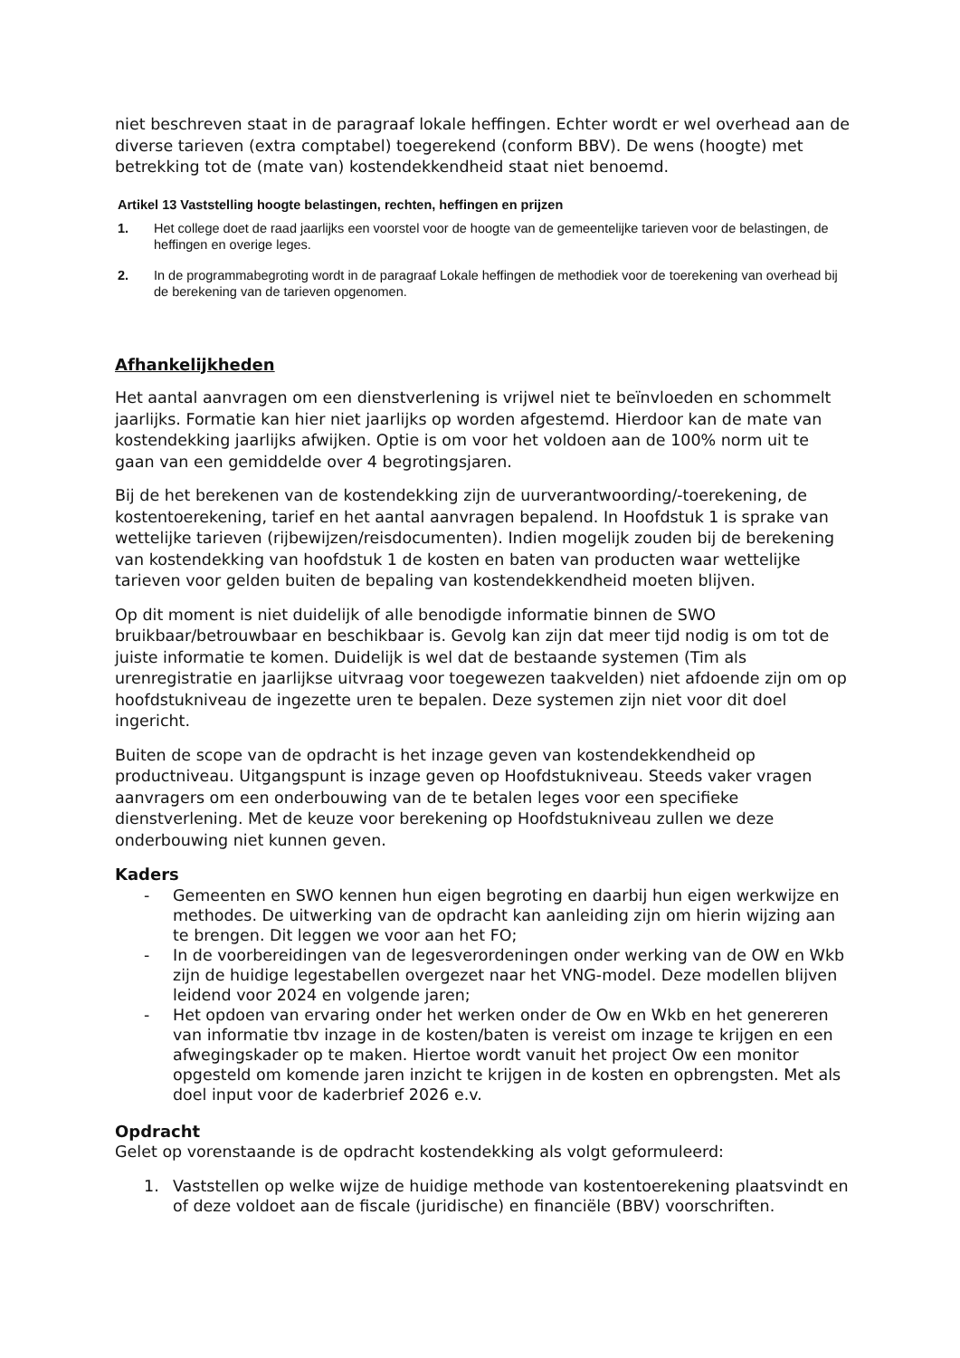niet beschreven staat in de paragraaf lokale heffingen. Echter wordt er wel overhead aan de diverse tarieven (extra comptabel) toegerekend (conform BBV). De wens (hoogte) met betrekking tot de (mate van) kostendekkendheid staat niet benoemd.
Artikel 13 Vaststelling hoogte belastingen, rechten, heffingen en prijzen
1. Het college doet de raad jaarlijks een voorstel voor de hoogte van de gemeentelijke tarieven voor de belastingen, de heffingen en overige leges.
2. In de programmabegroting wordt in de paragraaf Lokale heffingen de methodiek voor de toerekening van overhead bij de berekening van de tarieven opgenomen.
Afhankelijkheden
Het aantal aanvragen om een dienstverlening is vrijwel niet te beïnvloeden en schommelt jaarlijks. Formatie kan hier niet jaarlijks op worden afgestemd. Hierdoor kan de mate van kostendekking jaarlijks afwijken. Optie is om voor het voldoen aan de 100% norm uit te gaan van een gemiddelde over 4 begrotingsjaren.
Bij de het berekenen van de kostendekking zijn de uurverantwoording/-toerekening, de kostentoerekening, tarief en het aantal aanvragen bepalend. In Hoofdstuk 1 is sprake van wettelijke tarieven (rijbewijzen/reisdocumenten). Indien mogelijk zouden bij de berekening van kostendekking van hoofdstuk 1 de kosten en baten van producten waar wettelijke tarieven voor gelden buiten de bepaling van kostendekkendheid moeten blijven.
Op dit moment is niet duidelijk of alle benodigde informatie binnen de SWO bruikbaar/betrouwbaar en beschikbaar is. Gevolg kan zijn dat meer tijd nodig is om tot de juiste informatie te komen. Duidelijk is wel dat de bestaande systemen (Tim als urenregistratie en jaarlijkse uitvraag voor toegewezen taakvelden) niet afdoende zijn om op hoofdstukniveau de ingezette uren te bepalen. Deze systemen zijn niet voor dit doel ingericht.
Buiten de scope van de opdracht is het inzage geven van kostendekkendheid op productniveau. Uitgangspunt is inzage geven op Hoofdstukniveau. Steeds vaker vragen aanvragers om een onderbouwing van de te betalen leges voor een specifieke dienstverlening. Met de keuze voor berekening op Hoofdstukniveau zullen we deze onderbouwing niet kunnen geven.
Kaders
- Gemeenten en SWO kennen hun eigen begroting en daarbij hun eigen werkwijze en methodes. De uitwerking van de opdracht kan aanleiding zijn om hierin wijzing aan te brengen. Dit leggen we voor aan het FO;
- In de voorbereidingen van de legesverordeningen onder werking van de OW en Wkb zijn de huidige legestabellen overgezet naar het VNG-model. Deze modellen blijven leidend voor 2024 en volgende jaren;
- Het opdoen van ervaring onder het werken onder de Ow en Wkb en het genereren van informatie tbv inzage in de kosten/baten is vereist om inzage te krijgen en een afwegingskader op te maken. Hiertoe wordt vanuit het project Ow een monitor opgesteld om komende jaren inzicht te krijgen in de kosten en opbrengsten. Met als doel input voor de kaderbrief 2026 e.v.
Opdracht
Gelet op vorenstaande is de opdracht kostendekking als volgt geformuleerd:
1. Vaststellen op welke wijze de huidige methode van kostentoerekening plaatsvindt en of deze voldoet aan de fiscale (juridische) en financiële (BBV) voorschriften.